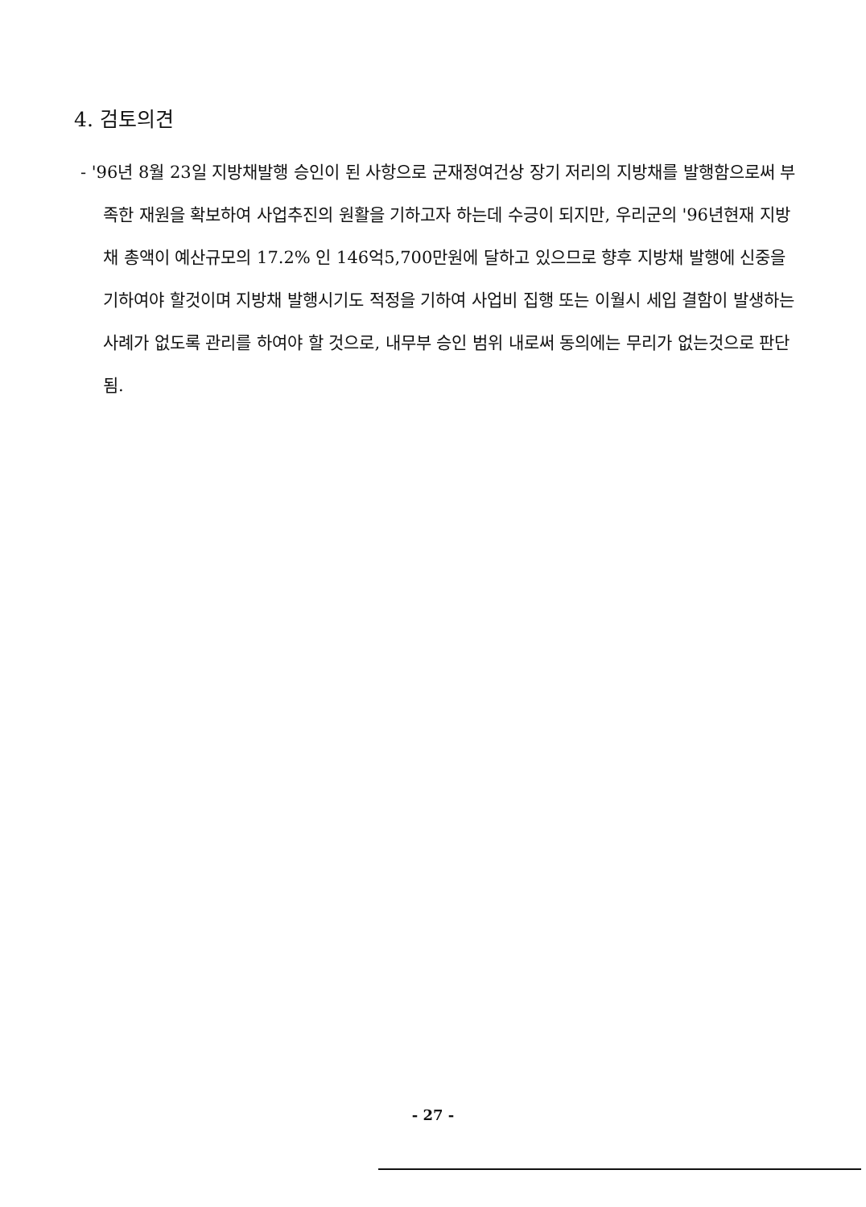4. 검토의견
- '96년 8월 23일 지방채발행 승인이 된 사항으로 군재정여건상 장기 저리의 지방채를 발행함으로써 부족한 재원을 확보하여 사업추진의 원활을 기하고자 하는데 수긍이 되지만, 우리군의 '96년현재 지방채 총액이 예산규모의 17.2% 인 146억5,700만원에 달하고 있으므로 향후 지방채 발행에 신중을 기하여야 할것이며 지방채 발행시기도 적정을 기하여 사업비 집행 또는 이월시 세입 결함이 발생하는 사례가 없도록 관리를 하여야 할 것으로, 내무부 승인 범위 내로써 동의에는 무리가 없는것으로 판단됨.
- 27 -